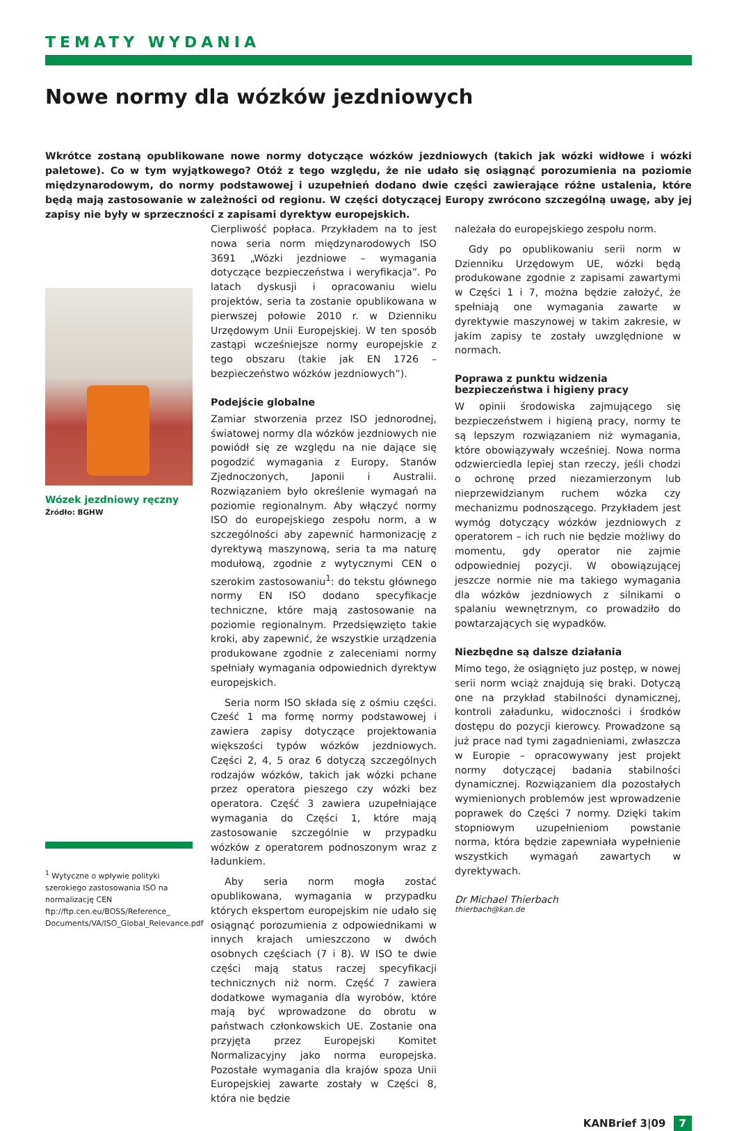TEMATY WYDANIA
Nowe normy dla wózków jezdniowych
Wkrótce zostaną opublikowane nowe normy dotyczące wózków jezdniowych (takich jak wózki widłowe i wózki paletowe). Co w tym wyjątkowego? Otóż z tego względu, że nie udało się osiągnąć porozumienia na poziomie międzynarodowym, do normy podstawowej i uzupełnień dodano dwie części zawierające różne ustalenia, które będą mają zastosowanie w zależności od regionu. W części dotyczącej Europy zwrócono szczególną uwagę, aby jej zapisy nie były w sprzeczności z zapisami dyrektyw europejskich.
Wózek jezdniowy ręczny
Źródło: BGHW
<sup>1</sup> Wytyczne o wpływie polityki szerokiego zastosowania ISO na normalizację CEN ftp://ftp.cen.eu/BOSS/Reference_ Documents/VA/ISO_Global_Relevance.pdf
Cierpliwość popłaca. Przykładem na to jest nowa seria norm międzynarodowych ISO 3691 „Wózki jezdniowe – wymagania dotyczące bezpieczeństwa i weryfikacja”. Po latach dyskusji i opracowaniu wielu projektów, seria ta zostanie opublikowana w pierwszej połowie 2010 r. w Dzienniku Urzędowym Unii Europejskiej. W ten sposób zastąpi wcześniejsze normy europejskie z tego obszaru (takie jak EN 1726 – bezpieczeństwo wózków jezdniowych”).
Podejście globalne
Zamiar stworzenia przez ISO jednorodnej, światowej normy dla wózków jezdniowych nie powiódł się ze względu na nie dające się pogodzić wymagania z Europy, Stanów Zjednoczonych, Japonii i Australii. Rozwiązaniem było określenie wymagań na poziomie regionalnym. Aby włączyć normy ISO do europejskiego zespołu norm, a w szczególności aby zapewnić harmonizację z dyrektywą maszynową, seria ta ma naturę modułową, zgodnie z wytycznymi CEN o szerokim zastosowaniu<sup>1</sup>: do tekstu głównego normy EN ISO dodano specyfikacje techniczne, które mają zastosowanie na poziomie regionalnym. Przedsięwzięto takie kroki, aby zapewnić, że wszystkie urządzenia produkowane zgodnie z zaleceniami normy spełniały wymagania odpowiednich dyrektyw europejskich.
Seria norm ISO składa się z ośmiu części. Cześć 1 ma formę normy podstawowej i zawiera zapisy dotyczące projektowania większości typów wózków jezdniowych. Części 2, 4, 5 oraz 6 dotyczą szczególnych rodzajów wózków, takich jak wózki pchane przez operatora pieszego czy wózki bez operatora. Część 3 zawiera uzupełniające wymagania do Części 1, które mają zastosowanie szczególnie w przypadku wózków z operatorem podnoszonym wraz z ładunkiem.
Aby seria norm mogła zostać opublikowana, wymagania w przypadku których ekspertom europejskim nie udało się osiągnąć porozumienia z odpowiednikami w innych krajach umieszczono w dwóch osobnych częściach (7 i 8). W ISO te dwie części mają status raczej specyfikacji technicznych niż norm. Część 7 zawiera dodatkowe wymagania dla wyrobów, które mają być wprowadzone do obrotu w państwach członkowskich UE. Zostanie ona przyjęta przez Europejski Komitet Normalizacyjny jako norma europejska. Pozostałe wymagania dla krajów spoza Unii Europejskiej zawarte zostały w Części 8, która nie będzie
należała do europejskiego zespołu norm.
Gdy po opublikowaniu serii norm w Dzienniku Urzędowym UE, wózki będą produkowane zgodnie z zapisami zawartymi w Części 1 i 7, można będzie założyć, że spełniają one wymagania zawarte w dyrektywie maszynowej w takim zakresie, w jakim zapisy te zostały uwzględnione w normach.
Poprawa z punktu widzenia bezpieczeństwa i higieny pracy
W opinii środowiska zajmującego się bezpieczeństwem i higieną pracy, normy te są lepszym rozwiązaniem niż wymagania, które obowiązywały wcześniej. Nowa norma odzwierciedla lepiej stan rzeczy, jeśli chodzi o ochronę przed niezamierzonym lub nieprzewidzianym ruchem wózka czy mechanizmu podnoszącego. Przykładem jest wymóg dotyczący wózków jezdniowych z operatorem – ich ruch nie będzie możliwy do momentu, gdy operator nie zajmie odpowiedniej pozycji. W obowiązującej jeszcze normie nie ma takiego wymagania dla wózków jezdniowych z silnikami o spalaniu wewnętrznym, co prowadziło do powtarzających się wypadków.
Niezbędne są dalsze działania
Mimo tego, że osiągnięto juz postęp, w nowej serii norm wciąż znajdują się braki. Dotyczą one na przykład stabilności dynamicznej, kontroli załadunku, widoczności i środków dostępu do pozycji kierowcy. Prowadzone są już prace nad tymi zagadnieniami, zwłaszcza w Europie – opracowywany jest projekt normy dotyczącej badania stabilności dynamicznej. Rozwiązaniem dla pozostałych wymienionych problemów jest wprowadzenie poprawek do Części 7 normy. Dzięki takim stopniowym uzupełnieniom powstanie norma, która będzie zapewniała wypełnienie wszystkich wymagań zawartych w dyrektywach.
Dr Michael Thierbach
thierbach@kan.de
KANBrief 3|09 7